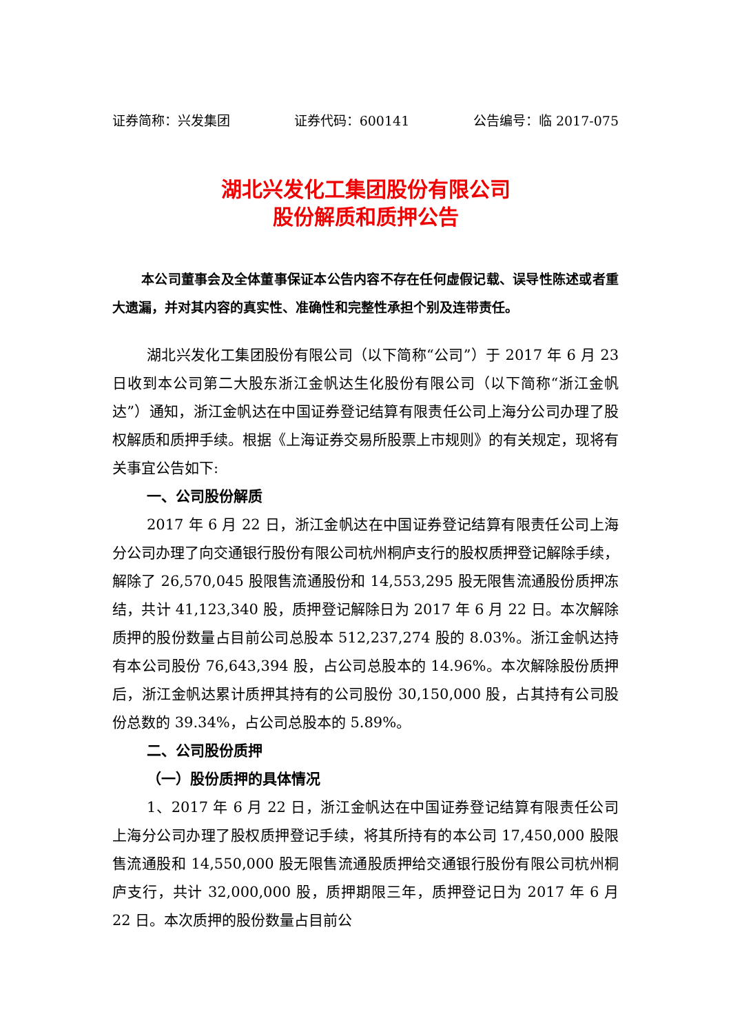证券简称：兴发集团 证券代码：600141 公告编号：临 2017-075
湖北兴发化工集团股份有限公司
股份解质和质押公告
本公司董事会及全体董事保证本公告内容不存在任何虚假记载、误导性陈述或者重大遗漏，并对其内容的真实性、准确性和完整性承担个别及连带责任。
湖北兴发化工集团股份有限公司（以下简称“公司”）于 2017 年 6 月 23 日收到本公司第二大股东浙江金帆达生化股份有限公司（以下简称“浙江金帆达”）通知，浙江金帆达在中国证券登记结算有限责任公司上海分公司办理了股权解质和质押手续。根据《上海证券交易所股票上市规则》的有关规定，现将有关事宜公告如下:
一、公司股份解质
2017 年 6 月 22 日，浙江金帆达在中国证券登记结算有限责任公司上海分公司办理了向交通银行股份有限公司杭州桐庐支行的股权质押登记解除手续，解除了 26,570,045 股限售流通股份和 14,553,295 股无限售流通股份质押冻结，共计 41,123,340 股，质押登记解除日为 2017 年 6 月 22 日。本次解除质押的股份数量占目前公司总股本 512,237,274 股的 8.03%。浙江金帆达持有本公司股份 76,643,394 股，占公司总股本的 14.96%。本次解除股份质押后，浙江金帆达累计质押其持有的公司股份 30,150,000 股，占其持有公司股份总数的 39.34%，占公司总股本的 5.89%。
二、公司股份质押
（一）股份质押的具体情况
1、2017 年 6 月 22 日，浙江金帆达在中国证券登记结算有限责任公司上海分公司办理了股权质押登记手续，将其所持有的本公司 17,450,000 股限售流通股和 14,550,000 股无限售流通股质押给交通银行股份有限公司杭州桐庐支行，共计 32,000,000 股，质押期限三年，质押登记日为 2017 年 6 月 22 日。本次质押的股份数量占目前公